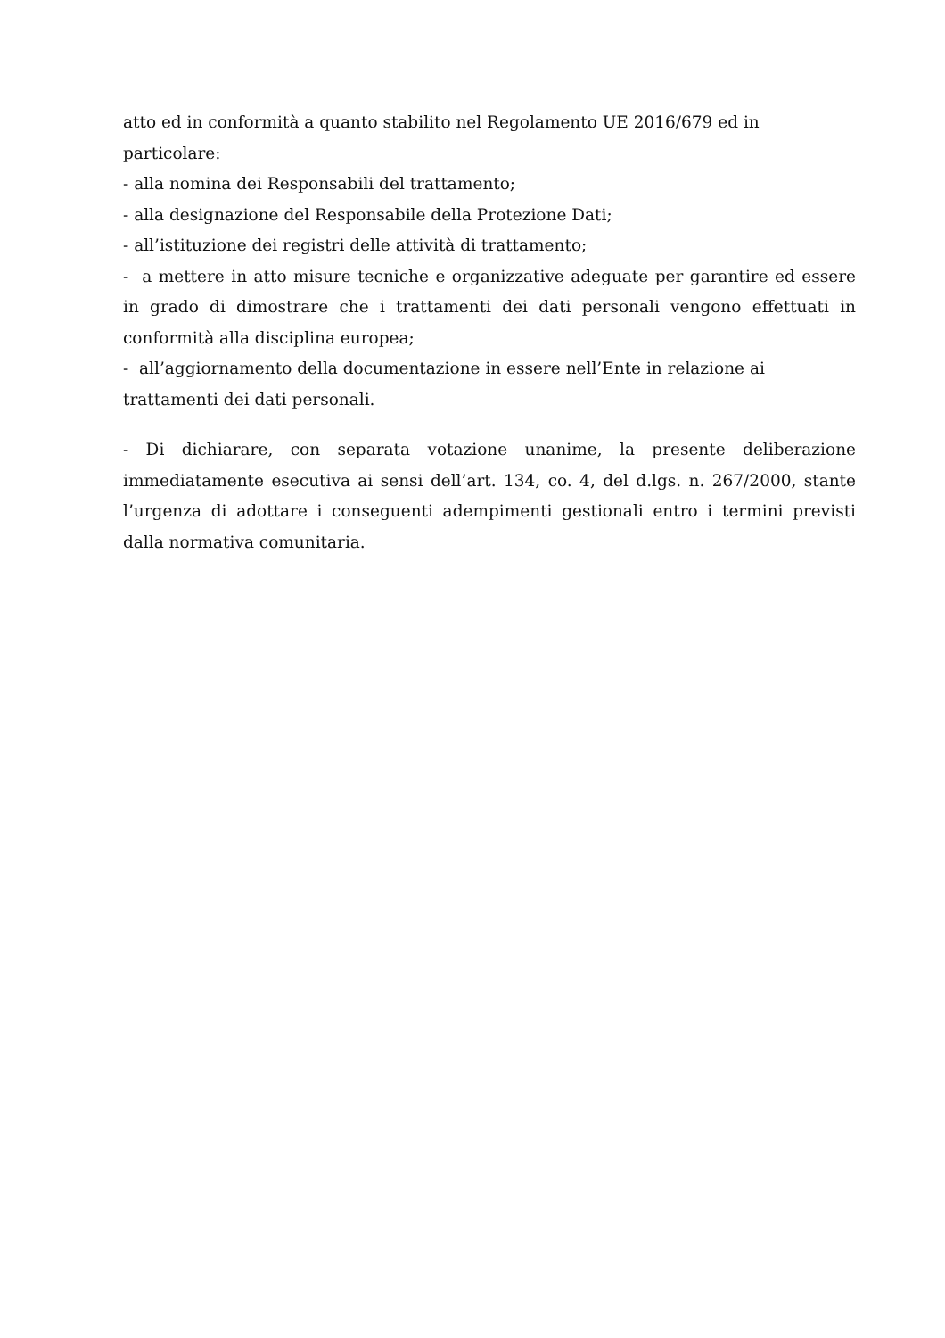atto ed in conformità a quanto stabilito nel Regolamento UE 2016/679 ed in particolare:
- alla nomina dei Responsabili del trattamento;
- alla designazione del Responsabile della Protezione Dati;
- all’istituzione dei registri delle attività di trattamento;
- a mettere in atto misure tecniche e organizzative adeguate per garantire ed essere in grado di dimostrare che i trattamenti dei dati personali vengono effettuati in conformità alla disciplina europea;
- all’aggiornamento della documentazione in essere nell’Ente in relazione ai
trattamenti dei dati personali.
- Di dichiarare, con separata votazione unanime, la presente deliberazione immediatamente esecutiva ai sensi dell’art. 134, co. 4, del d.lgs. n. 267/2000, stante l’urgenza di adottare i conseguenti adempimenti gestionali entro i termini previsti dalla normativa comunitaria.